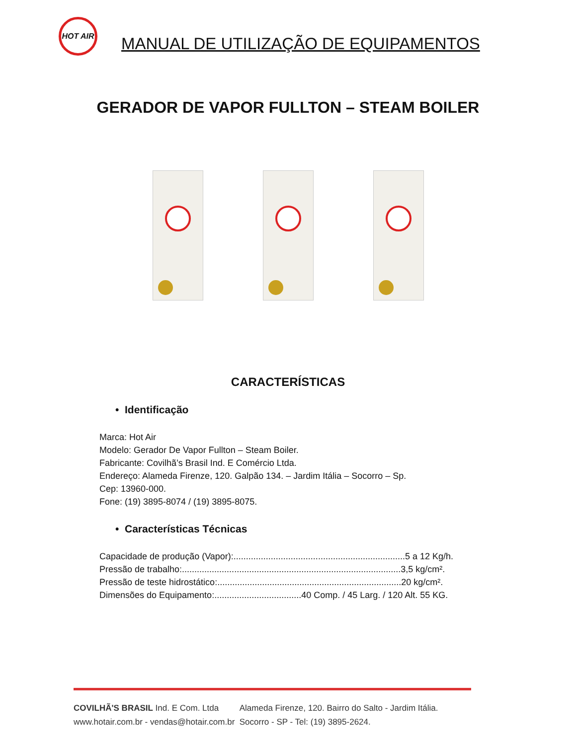HOT AIR
MANUAL DE UTILIZAÇÃO DE EQUIPAMENTOS
GERADOR DE VAPOR FULLTON – STEAM BOILER
CARACTERÍSTICAS
• Identificação
Marca: Hot Air
Modelo: Gerador De Vapor Fullton – Steam Boiler.
Fabricante: Covilhã’s Brasil Ind. E Comércio Ltda.
Endereço: Alameda Firenze, 120. Galpão 134. – Jardim Itália – Socorro – Sp.
Cep: 13960-000.
Fone: (19) 3895-8074 / (19) 3895-8075.
• Características Técnicas
Capacidade de produção (Vapor):.....................................................................5 a 12 Kg/h.
Pressão de trabalho:........................................................................................3,5 kg/cm².
Pressão de teste hidrostático:..........................................................................20 kg/cm².
Dimensões do Equipamento:...................................40 Comp. / 45 Larg. / 120 Alt. 55 KG.
COVILHÃ'S BRASIL Ind. E Com. Ltda Alameda Firenze, 120. Bairro do Salto - Jardim Itália.
www.hotair.com.br - vendas@hotair.com.br Socorro - SP - Tel: (19) 3895-2624.